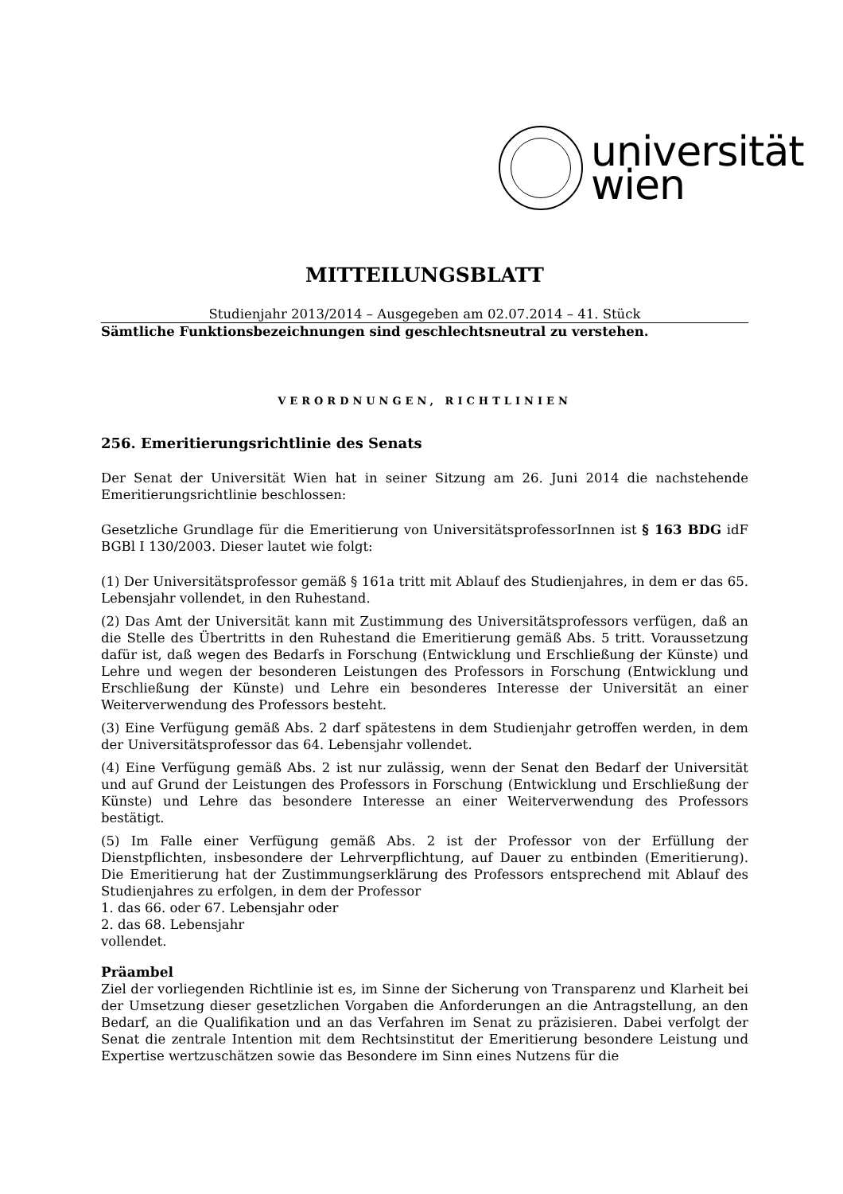universität
wien
MITTEILUNGSBLATT
Studienjahr 2013/2014 – Ausgegeben am 02.07.2014 – 41. Stück
Sämtliche Funktionsbezeichnungen sind geschlechtsneutral zu verstehen.
VERORDNUNGEN, RICHTLINIEN
256. Emeritierungsrichtlinie des Senats
Der Senat der Universität Wien hat in seiner Sitzung am 26. Juni 2014 die nachstehende Emeritierungsrichtlinie beschlossen:
Gesetzliche Grundlage für die Emeritierung von UniversitätsprofessorInnen ist § 163 BDG idF BGBl I 130/2003. Dieser lautet wie folgt:
(1) Der Universitätsprofessor gemäß § 161a tritt mit Ablauf des Studienjahres, in dem er das 65. Lebensjahr vollendet, in den Ruhestand.
(2) Das Amt der Universität kann mit Zustimmung des Universitätsprofessors verfügen, daß an die Stelle des Übertritts in den Ruhestand die Emeritierung gemäß Abs. 5 tritt. Voraussetzung dafür ist, daß wegen des Bedarfs in Forschung (Entwicklung und Erschließung der Künste) und Lehre und wegen der besonderen Leistungen des Professors in Forschung (Entwicklung und Erschließung der Künste) und Lehre ein besonderes Interesse der Universität an einer Weiterverwendung des Professors besteht.
(3) Eine Verfügung gemäß Abs. 2 darf spätestens in dem Studienjahr getroffen werden, in dem der Universitätsprofessor das 64. Lebensjahr vollendet.
(4) Eine Verfügung gemäß Abs. 2 ist nur zulässig, wenn der Senat den Bedarf der Universität und auf Grund der Leistungen des Professors in Forschung (Entwicklung und Erschließung der Künste) und Lehre das besondere Interesse an einer Weiterverwendung des Professors bestätigt.
(5) Im Falle einer Verfügung gemäß Abs. 2 ist der Professor von der Erfüllung der Dienstpflichten, insbesondere der Lehrverpflichtung, auf Dauer zu entbinden (Emeritierung). Die Emeritierung hat der Zustimmungserklärung des Professors entsprechend mit Ablauf des Studienjahres zu erfolgen, in dem der Professor
1. das 66. oder 67. Lebensjahr oder
2. das 68. Lebensjahr
vollendet.
Präambel
Ziel der vorliegenden Richtlinie ist es, im Sinne der Sicherung von Transparenz und Klarheit bei der Umsetzung dieser gesetzlichen Vorgaben die Anforderungen an die Antragstellung, an den Bedarf, an die Qualifikation und an das Verfahren im Senat zu präzisieren. Dabei verfolgt der Senat die zentrale Intention mit dem Rechtsinstitut der Emeritierung besondere Leistung und Expertise wertzuschätzen sowie das Besondere im Sinn eines Nutzens für die